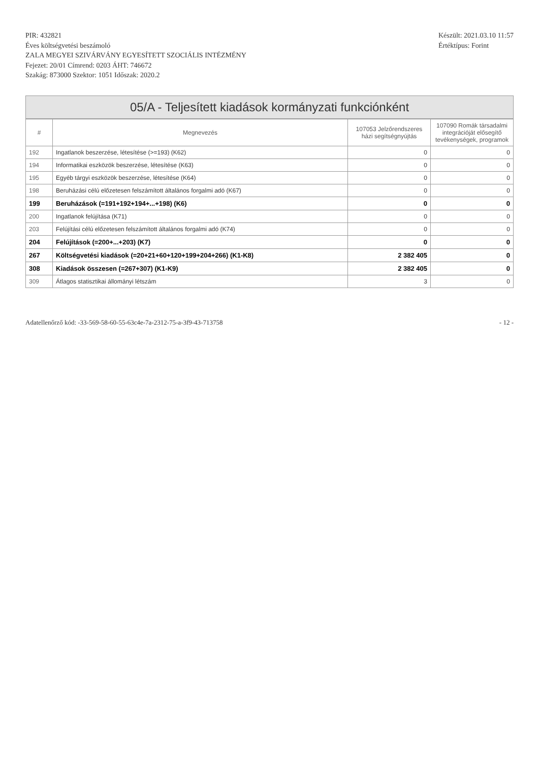PIR: 432821
Éves költségvetési beszámoló
ZALA MEGYEI SZIVÁRVÁNY EGYESÍTETT SZOCIÁLIS INTÉZMÉNY
Fejezet: 20/01 Címrend: 0203 ÁHT: 746672
Szakág: 873000 Szektor: 1051 Időszak: 2020.2
Készült: 2021.03.10 11:57
Értéktípus: Forint
05/A - Teljesített kiadások kormányzati funkciónként
| # | Megnevezés | 107053 Jelzőrendszeres házi segítségnyújtás | 107090 Romák társadalmi integrációját elősegítő tevékenységek, programok |
| --- | --- | --- | --- |
| 192 | Ingatlanok beszerzése, létesítése (>=193) (K62) | 0 | 0 |
| 194 | Informatikai eszközök beszerzése, létesítése (K63) | 0 | 0 |
| 195 | Egyéb tárgyi eszközök beszerzése, létesítése (K64) | 0 | 0 |
| 198 | Beruházási célú előzetesen felszámított általános forgalmi adó (K67) | 0 | 0 |
| 199 | Beruházások (=191+192+194+...+198) (K6) | 0 | 0 |
| 200 | Ingatlanok felújítása (K71) | 0 | 0 |
| 203 | Felújítási célú előzetesen felszámított általános forgalmi adó (K74) | 0 | 0 |
| 204 | Felújítások (=200+...+203) (K7) | 0 | 0 |
| 267 | Költségvetési kiadások (=20+21+60+120+199+204+266) (K1-K8) | 2 382 405 | 0 |
| 308 | Kiadások összesen (=267+307) (K1-K9) | 2 382 405 | 0 |
| 309 | Átlagos statisztikai állományi létszám | 3 | 0 |
Adatellenőrző kód: -33-569-58-60-55-63c4e-7a-2312-75-a-3f9-43-713758 - 12 -